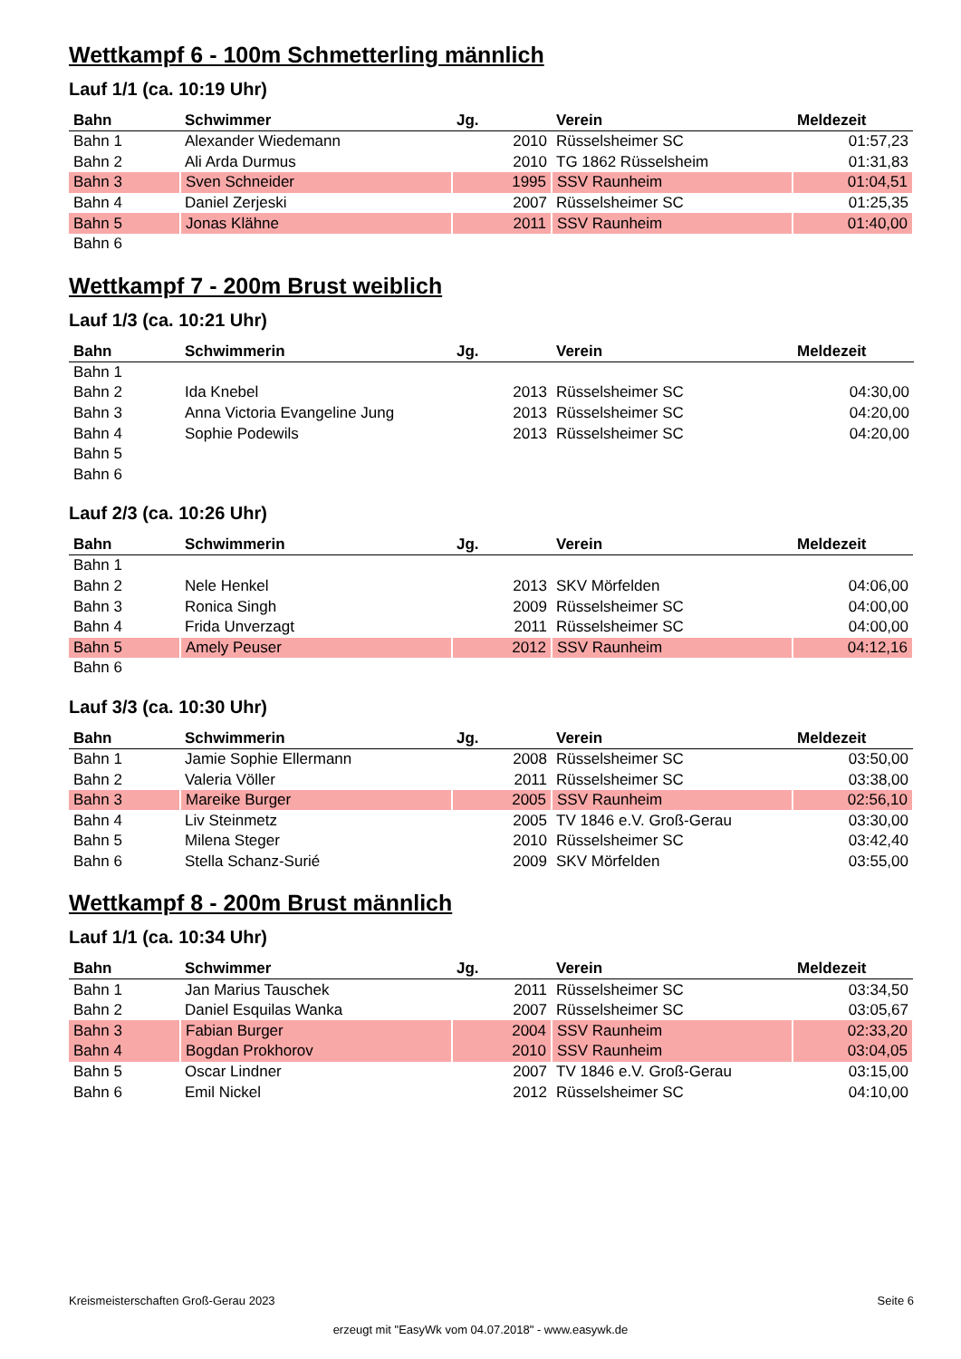Wettkampf 6 - 100m Schmetterling männlich
Lauf 1/1 (ca. 10:19 Uhr)
| Bahn | Schwimmer | Jg. | Verein | Meldezeit |
| --- | --- | --- | --- | --- |
| Bahn 1 | Alexander Wiedemann | 2010 | Rüsselsheimer SC | 01:57,23 |
| Bahn 2 | Ali Arda Durmus | 2010 | TG 1862 Rüsselsheim | 01:31,83 |
| Bahn 3 | Sven Schneider | 1995 | SSV Raunheim | 01:04,51 |
| Bahn 4 | Daniel Zerjeski | 2007 | Rüsselsheimer SC | 01:25,35 |
| Bahn 5 | Jonas Klähne | 2011 | SSV Raunheim | 01:40,00 |
| Bahn 6 | | | | |
Wettkampf 7 - 200m Brust weiblich
Lauf 1/3 (ca. 10:21 Uhr)
| Bahn | Schwimmerin | Jg. | Verein | Meldezeit |
| --- | --- | --- | --- | --- |
| Bahn 1 | | | | |
| Bahn 2 | Ida Knebel | 2013 | Rüsselsheimer SC | 04:30,00 |
| Bahn 3 | Anna Victoria Evangeline Jung | 2013 | Rüsselsheimer SC | 04:20,00 |
| Bahn 4 | Sophie Podewils | 2013 | Rüsselsheimer SC | 04:20,00 |
| Bahn 5 | | | | |
| Bahn 6 | | | | |
Lauf 2/3 (ca. 10:26 Uhr)
| Bahn | Schwimmerin | Jg. | Verein | Meldezeit |
| --- | --- | --- | --- | --- |
| Bahn 1 | | | | |
| Bahn 2 | Nele Henkel | 2013 | SKV Mörfelden | 04:06,00 |
| Bahn 3 | Ronica Singh | 2009 | Rüsselsheimer SC | 04:00,00 |
| Bahn 4 | Frida Unverzagt | 2011 | Rüsselsheimer SC | 04:00,00 |
| Bahn 5 | Amely Peuser | 2012 | SSV Raunheim | 04:12,16 |
| Bahn 6 | | | | |
Lauf 3/3 (ca. 10:30 Uhr)
| Bahn | Schwimmerin | Jg. | Verein | Meldezeit |
| --- | --- | --- | --- | --- |
| Bahn 1 | Jamie Sophie Ellermann | 2008 | Rüsselsheimer SC | 03:50,00 |
| Bahn 2 | Valeria Völler | 2011 | Rüsselsheimer SC | 03:38,00 |
| Bahn 3 | Mareike Burger | 2005 | SSV Raunheim | 02:56,10 |
| Bahn 4 | Liv Steinmetz | 2005 | TV 1846 e.V. Groß-Gerau | 03:30,00 |
| Bahn 5 | Milena Steger | 2010 | Rüsselsheimer SC | 03:42,40 |
| Bahn 6 | Stella Schanz-Surié | 2009 | SKV Mörfelden | 03:55,00 |
Wettkampf 8 - 200m Brust männlich
Lauf 1/1 (ca. 10:34 Uhr)
| Bahn | Schwimmer | Jg. | Verein | Meldezeit |
| --- | --- | --- | --- | --- |
| Bahn 1 | Jan Marius Tauschek | 2011 | Rüsselsheimer SC | 03:34,50 |
| Bahn 2 | Daniel Esquilas Wanka | 2007 | Rüsselsheimer SC | 03:05,67 |
| Bahn 3 | Fabian Burger | 2004 | SSV Raunheim | 02:33,20 |
| Bahn 4 | Bogdan Prokhorov | 2010 | SSV Raunheim | 03:04,05 |
| Bahn 5 | Oscar Lindner | 2007 | TV 1846 e.V. Groß-Gerau | 03:15,00 |
| Bahn 6 | Emil Nickel | 2012 | Rüsselsheimer SC | 04:10,00 |
Kreismeisterschaften Groß-Gerau 2023 Seite 6
erzeugt mit "EasyWk vom 04.07.2018" - www.easywk.de